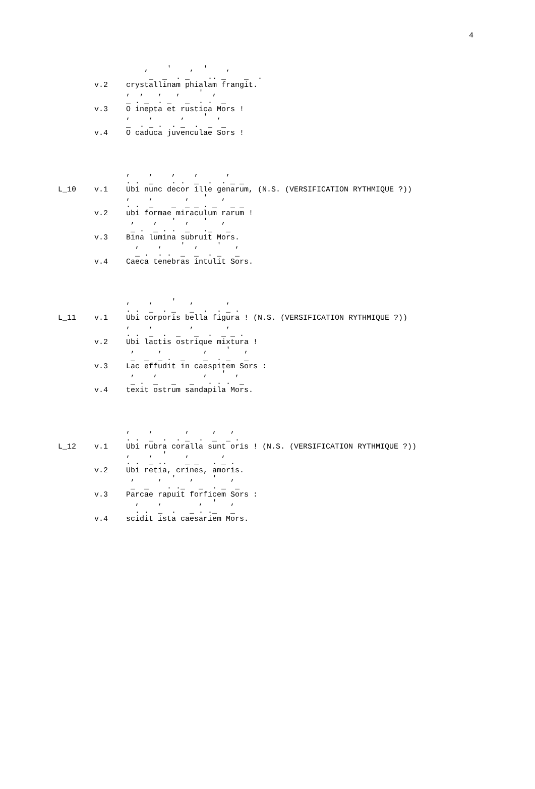4
                   ,    '    ,  '    ,
                    _  _  . _    .. _    _  .
        v.2    crystallinam phialam frangit.
               ,  ,   ,   ,    '  ,
               _ . _  . _   _  . .  _
        v.3    O inepta et rustica Mors !
               ,    ,      ,    '  ,
               _  . _ .  . _  .  _  _
        v.4    O caduca juvenculae Sors !




               ,    ,    ,    ,      ,
               . .  _    . .  _  .  . _ _
L_10    v.1    Ubi nunc decor ille genarum, (N.S. (VERSIFICATION RYTHMIQUE ?))
               ,    ,       ,   '   ,
               . .  _    _  _ _ . _   _ _
        v.2    ubi formae miraculum rarum !
                ,    ,   '  ,   '   ,
                _ .  _ . .  _   ._   _
        v.3    Bina lumina subruit Mors.
                 ,    ,    '  ,    '   ,
                 _ .  . .  _  _  . _   _
        v.4    Caeca tenebras intulit Sors.




               ,    ,    '   ,       ,
               . .  _  . _   _  .  . _ .
L_11    v.1    Ubi corporis bella figura ! (N.S. (VERSIFICATION RYTHMIQUE ?))
               ,    ,        ,       ,
               . .  _  .  _   _  .  _ _ .
        v.2    Ubi lactis ostrique mixtura !
                ,     ,         ,    '   ,
                _  _  _ .  _    _  . _   _
        v.3    Lac effudit in caespitem Sors :
                ,    ,          ,   '  ,
                _ .  _   _   _   . . .  _
        v.4    texit ostrum sandapila Mors.




               ,    ,       ,     ,   ,
               . .  _  .  . _  .  _  _ .
L_12    v.1    Ubi rubra coralla sunt oris ! (N.S. (VERSIFICATION RYTHMIQUE ?))
               ,    ,  '    ,       ,
               . .  _ ..    _ _   . _ .
        v.2    Ubi retia, crines, amoris.
                ,     ,  '   ,    '   ,
                _  _    . ._   _  . _  _
        v.3    Parcae rapuit forficem Sors :
                 ,    ,        ,  '   ,
                 . .  _  .   _ . ._   _
        v.4    scidit ista caesariem Mors.